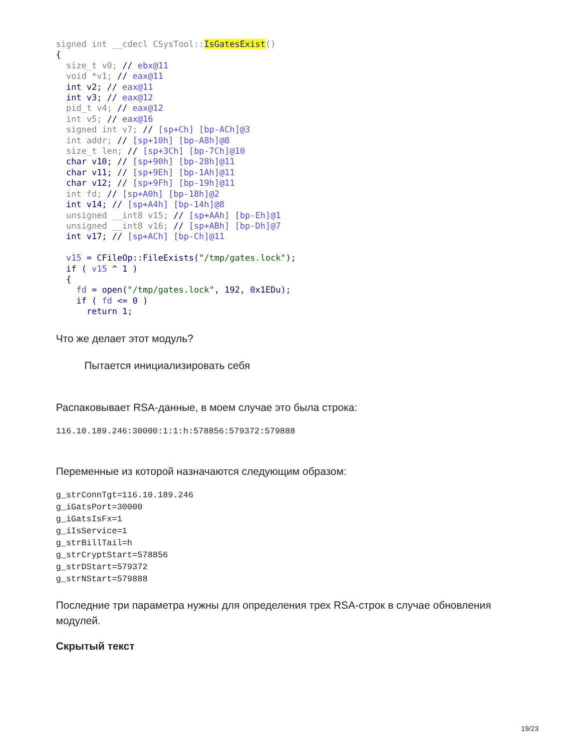signed int __cdecl CSysTool:: IsGatesExist() { size_t v0; // ebx@11 void *v1; // eax@11 int v2; // eax@11 int v3; // eax@12 pid_t v4; // eax@12 int v5; // eax@16 signed int v7; // [sp+Ch] [bp-ACh]@3 int addr; // [sp+10h] [bp-A8h]@8 size_t len; // [sp+3Ch] [bp-7Ch]@10 char v10; // [sp+90h] [bp-28h]@11 char v11; // [sp+9Eh] [bp-1Ah]@11 char v12; // [sp+9Fh] [bp-19h]@11 int fd; // [sp+A0h] [bp-18h]@2 int v14; // [sp+A4h] [bp-14h]@8 unsigned __int8 v15; // [sp+AAh] [bp-Eh]@1 unsigned __int8 v16; // [sp+ABh] [bp-Dh]@7 int v17; // [sp+ACh] [bp-Ch]@11 v15 = CFileOp::FileExists("/tmp/gates.lock"); if ( v15 ^ 1 ) { fd = open("/tmp/gates.lock", 192, 0x1EDu); if ( fd <= 0 ) return 1;
Что же делает этот модуль?
Пытается инициализировать себя
Распаковывает RSA-данные, в моем случае это была строка:
116.10.189.246:30000:1:1:h:578856:579372:579888
Переменные из которой назначаются следующим образом:
g_strConnTgt=116.10.189.246 g_iGatsPort=30000 g_iGatsIsFx=1 g_iIsService=1 g_strBillTail=h g_strCryptStart=578856 g_strDStart=579372 g_strNStart=579888
Последние три параметра нужны для определения трех RSA-строк в случае обновления модулей.
Скрытый текст
19/23